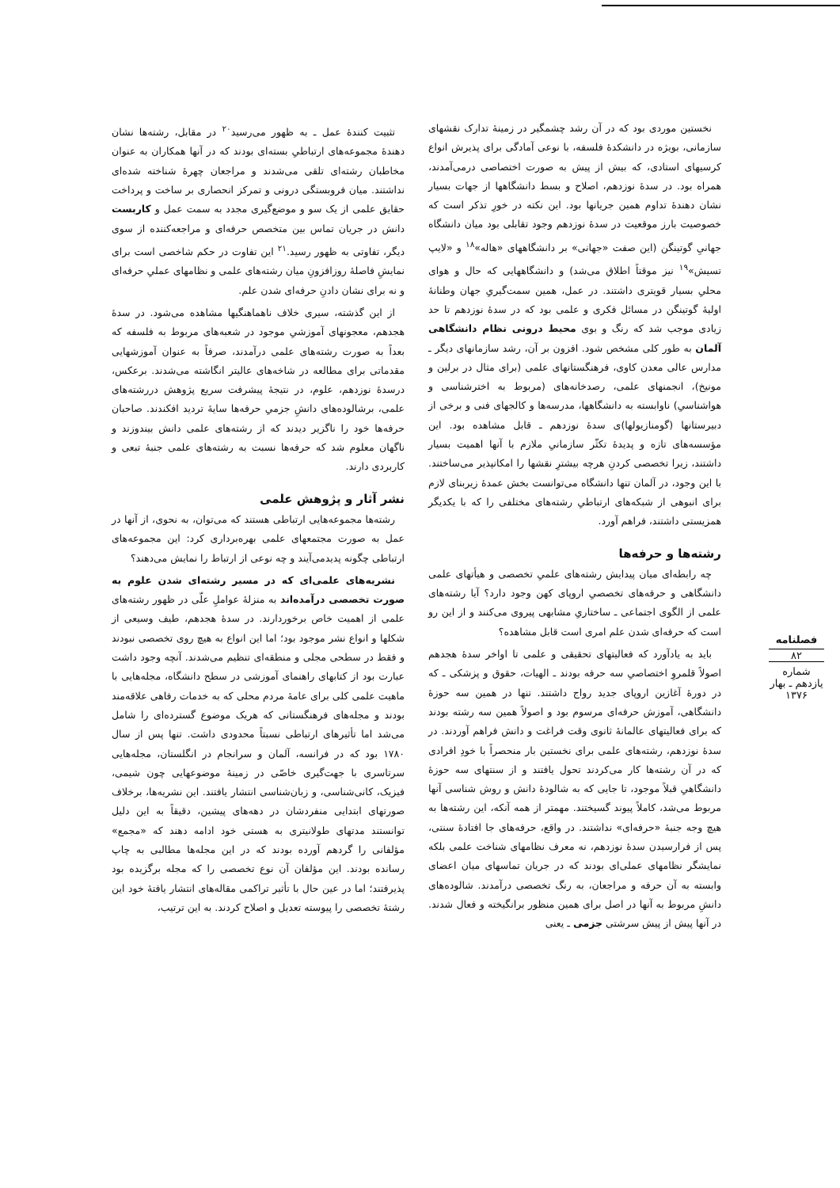فصلنامه
۸۲
شماره یازدهم ـ بهار ۱۳۷۶
نخستین موردی بود که در آن رشد چشمگیر در زمینهٔ تدارک نقشهای سازمانی، بویژه در دانشکدهٔ فلسفه، با نوعی آمادگی برای پذیرش انواع کرسیهای استادی، که بیش از پیش به صورت اختصاصی درمی‌آمدند، همراه بود. در سدهٔ نوزدهم، اصلاح و بسط دانشگاهها از جهات بسیار نشان دهندهٔ تداوم همین جریانها بود. این نکته در خورِ تذکر است که خصوصیت بارز موقعیت در سدهٔ نوزدهم وجود تقابلی بود میان دانشگاه جهانیِ گوتینگن (این صفت «جهانی» بر دانشگاههای «هاله»<sup>۱۸</sup> و «لایپ تسیش»<sup>۱۹</sup> نیز موقتاً اطلاق می‌شد) و دانشگاههایی که حال و هوای محلیِ بسیار قویتری داشتند. در عمل، همین سمت‌گیریِ جهان وطنانهٔ اولیهٔ گوتینگن در مسائل فکری و علمی بود که در سدهٔ نوزدهم تا حد زیادی موجب شد که رنگ و بوی محیط درونی نظام دانشگاهی آلمان به طور کلی مشخص شود. افزون بر آن، رشد سازمانهای دیگر ـ مدارس عالی معدن کاوی، فرهنگستانهای علمی (برای مثال در برلین و مونیخ)، انجمنهای علمی، رصدخانه‌های (مربوط به اخترشناسی و هواشناسیِ) ناوابسته به دانشگاهها، مدرسه‌ها و کالجهای فنی و برخی از دبیرستانها (گومنازیولها)ی سدهٔ نوزدهم ـ قابل مشاهده بود. این مؤسسه‌های تازه و پدیدهٔ تکثّر سازمانیِ ملازم با آنها اهمیت بسیار داشتند، زیرا تخصصی کردنِ هرچه بیشترِ نقشها را امکانپذیر می‌ساختند. با این وجود، در آلمان تنها دانشگاه می‌توانست بخش عمدهٔ زیربنای لازم برای انبوهی از شبکه‌های ارتباطیِ رشته‌های مختلفی را که با یکدیگر همزیستی داشتند، فراهم آورد.
رشته‌ها و حرفه‌ها
چه رابطه‌ای میان پیدایش رشته‌های علمیِ تخصصی و هیأتهای علمی دانشگاهی و حرفه‌های تخصصیِ اروپای کهن وجود دارد؟ آیا رشته‌های علمی از الگوی اجتماعی ـ ساختاریِ مشابهی پیروی می‌کنند و از این رو است که حرفه‌ای شدن علم امری است قابل مشاهده؟
باید به یادآورد که فعالیتهای تحقیقی و علمی تا اواخر سدهٔ هجدهم اصولاً قلمروِ اختصاصیِ سه حرفه بودند ـ الهیات، حقوق و پزشکی ـ که در دورهٔ آغازین اروپای جدید رواج داشتند. تنها در همین سه حوزهٔ دانشگاهی، آموزش حرفه‌ای مرسوم بود و اصولاً همین سه رشته بودند که برای فعالیتهای عالمانهٔ ثانوی وقت فراغت و دانش فراهم آوردند. در سدهٔ نوزدهم، رشته‌های علمی برای نخستین بار منحصراً با خودِ افرادی که در آن رشته‌ها کار می‌کردند تحول یافتند و از سنتهای سه حوزهٔ دانشگاهیِ قبلاً موجود، تا جایی که به شالودهٔ دانش و روش شناسی آنها مربوط می‌شد، کاملاً پیوند گسیختند. مهمتر از همه آنکه، این رشته‌ها به هیچ وجه جنبهٔ «حرفه‌ای» نداشتند. در واقع، حرفه‌های جا افتادهٔ سنتی، پس از فرارسیدن سدهٔ نوزدهم، نه معرف نظامهای شناخت علمی بلکه نمایشگر نظامهای عملی‌ای بودند که در جریان تماسهای میان اعضای وابسته به آن حرفه و مراجعان، به رنگ تخصصی درآمدند. شالوده‌های دانشِ مربوط به آنها در اصل برای همین منظور برانگیخته و فعال شدند. در آنها پیش از پیش سرشتی جزمی ـ یعنی
تثبیت کنندهٔ عمل ـ به ظهور می‌رسید<sup>۲۰</sup> در مقابل، رشته‌ها نشان دهندهٔ مجموعه‌های ارتباطیِ بسته‌ای بودند که در آنها همکاران به عنوان مخاطبان رشته‌ای تلقی می‌شدند و مراجعان چهرهٔ شناخته شده‌ای نداشتند. میان فروبستگی درونی و تمرکز انحصاری بر ساخت و پرداخت حقایق علمی از یک سو و موضع‌گیری مجدد به سمت عمل و کاربست دانش در جریان تماس بین متخصص حرفه‌ای و مراجعه‌کننده از سوی دیگر، تفاوتی به ظهور رسید.<sup>۲۱</sup> این تفاوت در حکم شاخصی است برای نمایشِ فاصلهٔ روزافزونِ میان رشته‌های علمی و نظامهای عملیِ حرفه‌ای و نه برای نشان دادنِ حرفه‌ای شدن علم.
از این گذشته، سیری خلاف ناهماهنگیها مشاهده می‌شود. در سدهٔ هجدهم، معجونهای آموزشیِ موجود در شعبه‌های مربوط به فلسفه که بعداً به صورت رشته‌های علمی درآمدند، صرفاً به عنوان آموزشهایی مقدماتی برای مطالعه در شاخه‌های عالیتر انگاشته می‌شدند. برعکس، درسدهٔ نوزدهم، علوم، در نتیجهٔ پیشرفت سریع پژوهش دررشته‌های علمی، برشالوده‌های دانشِ جزمیِ حرفه‌ها سایهٔ تردید افکندند. صاحبان حرفه‌ها خود را ناگزیر دیدند که از رشته‌های علمی دانش بیندوزند و ناگهان معلوم شد که حرفه‌ها نسبت به رشته‌های علمی جنبهٔ تبعی و کاربردی دارند.
نشر آثار و پژوهش علمی
رشته‌ها مجموعه‌هایی ارتباطی هستند که می‌توان، به نحوی، از آنها در عمل به صورت مجتمعهای علمی بهره‌برداری کرد: این مجموعه‌های ارتباطی چگونه پدیدمی‌آیند و چه نوعی از ارتباط را نمایش می‌دهند؟
نشریه‌های علمی‌ای که در مسیر رشته‌ای شدن علوم به صورت تخصصی درآمده‌اند به منزلهٔ عواملِ علّی در ظهور رشته‌های علمی از اهمیت خاص برخوردارند. در سدهٔ هجدهم، طیف وسیعی از شکلها و انواع نشر موجود بود؛ اما این انواع به هیچ روی تخصصی نبودند و فقط در سطحی مجلی و منطقه‌ای تنظیم می‌شدند. آنچه وجود داشت عبارت بود از کتابهای راهنمای آموزشی در سطح دانشگاه، مجله‌هایی با ماهیت علمی کلی برای عامهٔ مردم محلی که به خدمات رفاهی علاقه‌مند بودند و مجله‌های فرهنگستانی که هریک موضوع گسترده‌ای را شامل می‌شد اما تأثیرهای ارتباطی نسبتاً محدودی داشت. تنها پس از سال ۱۷۸۰ بود که در فرانسه، آلمان و سرانجام در انگلستان، مجله‌هایی سرتاسری با جهت‌گیری خاصّی در زمینهٔ موضوعهایی چون شیمی، فیزیک، کانی‌شناسی، و زبان‌شناسی انتشار یافتند. این نشریه‌ها، برخلاف صورتهای ابتدایی منفردشان در دهه‌های پیشین، دقیقاً به این دلیل توانستند مدتهای طولانیتری به هستی خود ادامه دهند که «مجمع» مؤلفانی را گردهم آورده بودند که در این مجله‌ها مطالبی به چاپ رسانده بودند. این مؤلفان آن نوع تخصصی را که مجله برگزیده بود پذیرفتند؛ اما در عین حال با تأثیر تراکمی مقاله‌های انتشار یافتهٔ خود این رشتهٔ تخصصی را پیوسته تعدیل و اصلاح کردند. به این ترتیب،